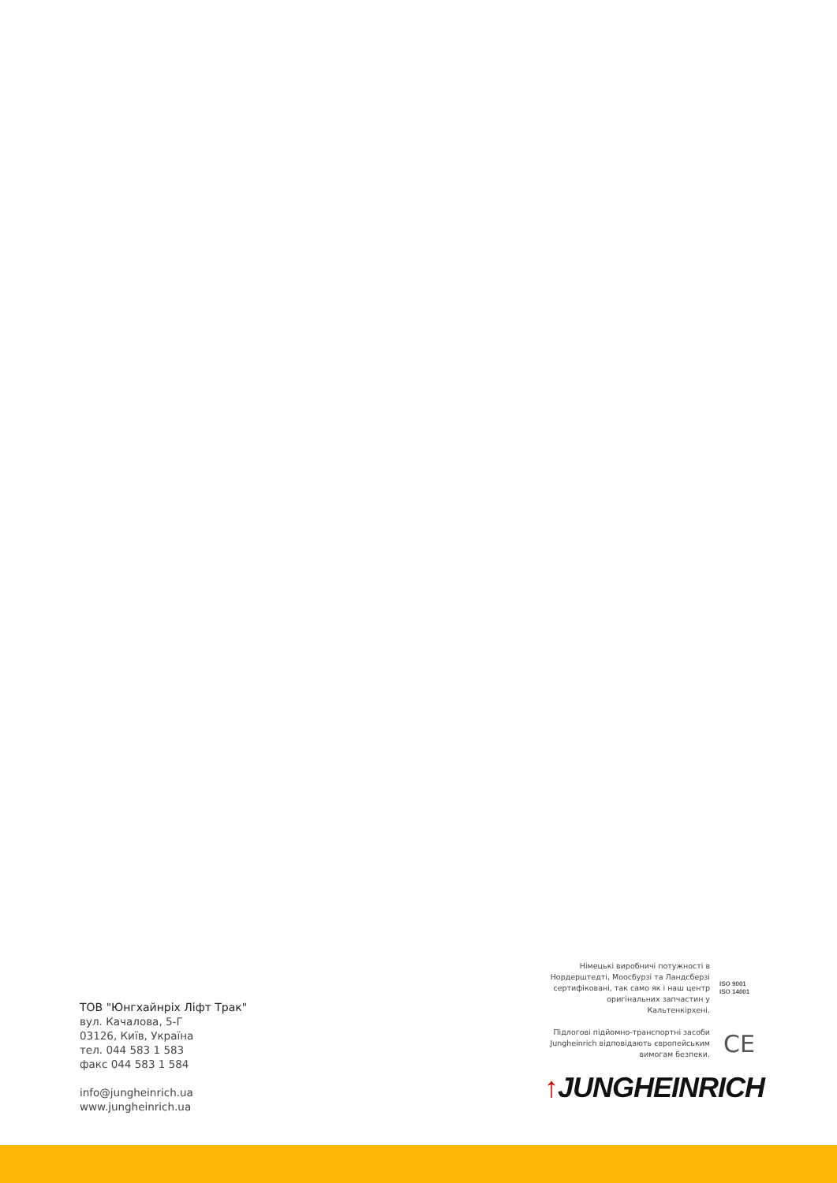ТОВ "Юнгхайнріх Ліфт Трак"
вул. Качалова, 5-Г
03126, Київ, Україна
тел. 044 583 1 583
факс 044 583 1 584
info@jungheinrich.ua
www.jungheinrich.ua
Німецькі виробничі потужності в Нордерштедті, Моосбурзі та Ландсберзі сертифіковані, так само як і наш центр оригінальних запчастин у Кальтенкірхені.
ISO 9001
ISO 14001
Підлогові підйомно-транспортні засоби Jungheinrich відповідають європейським вимогам безпеки.
CE
↑JUNGHEINRICH